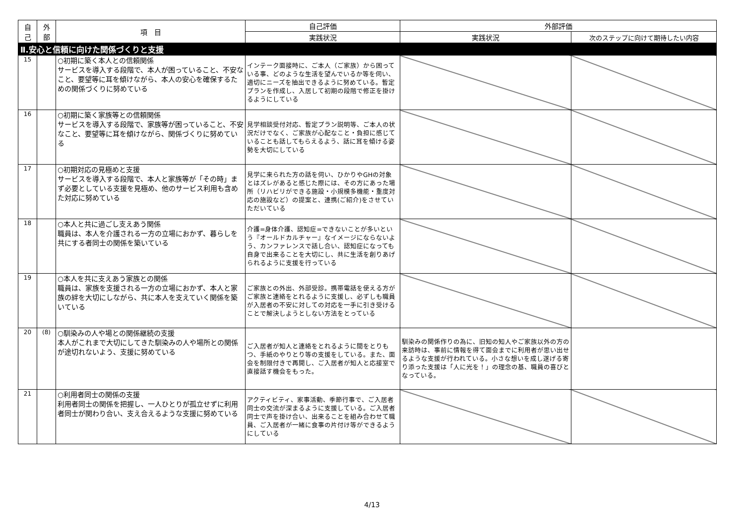| 自 己 | 外 部 | 項 目 | 自己評価 | 外部評価 | |
| --- | --- | --- | --- | --- | --- |
| | | | 実践状況 | 実践状況 | 次のステップに向けて期待したい内容 |
| Ⅱ.安心と信頼に向けた関係づくりと支援 | | | | | |
| 15 | | ○初期に築く本人との信頼関係 サービスを導入する段階で、本人が困っていること、不安なこと、要望等に耳を傾けながら、本人の安心を確保するための関係づくりに努めている | インテーク面接時に、ご本人（ご家族）から困っている事、どのような生活を望んでいるか等を伺い、適切にニーズを抽出できるように努めている。暫定プランを作成し、入居して初期の段階で修正を掛けるようにしている | | |
| 16 | | ○初期に築く家族等との信頼関係 サービスを導入する段階で、家族等が困っていること、不安なこと、要望等に耳を傾けながら、関係づくりに努めている | 見学相談受付対応、暫定プラン説明等、ご本人の状況だけでなく、ご家族が心配なこと・負担に感じていることも話してもらえるよう、話に耳を傾ける姿勢を大切にしている | | |
| 17 | | ○初期対応の見極めと支援 サービスを導入する段階で、本人と家族等が「その時」まず必要としている支援を見極め、他のサービス利用も含めた対応に努めている | 見学に来られた方の話を伺い、ひかりやGHの対象とはズレがあると感じた際には、その方にあった場所（リハビリができる施設・小規模多機能・重度対応の施設など）の提案と、連携(ご紹介)をさせていただいている | | |
| 18 | | ○本人と共に過ごし支えあう関係 職員は、本人を介護される一方の立場におかず、暮らしを共にする者同士の関係を築いている | 介護=身体介護、認知症=できないことが多いという『オールドカルチャー』なイメージにならないよう、カンファレンスで話し合い、認知症になっても自身で出来ることを大切にし、共に生活を創りあげられるように支援を行っている | | |
| 19 | | ○本人を共に支えあう家族との関係 職員は、家族を支援される一方の立場におかず、本人と家族の絆を大切にしながら、共に本人を支えていく関係を築いている | ご家族との外出、外部受診。携帯電話を使える方がご家族と連絡をとれるように支援し、必ずしも職員が入居者の不安に対しての対応を一手に引き受けることで解決しようとしない方法をとっている | | |
| 20 | (8) | ○馴染みの人や場との関係継続の支援 本人がこれまで大切にしてきた馴染みの人や場所との関係が途切れないよう、支援に努めている | ご入居者が知人と連絡をとれるように間をとりもつ、手紙のやりとり等の支援をしている。また、面会を制限付きで再開し、ご入居者が知人と応接室で直接話す機会をもった。 | 馴染みの関係作りの為に、旧知の知人やご家族以外の方の来訪時は、事前に情報を得て面会までに利用者が思い出せるような支援が行われている。小さな想いを成し遂げる寄り添った支援は「人に光を！」の理念の基、職員の喜びとなっている。 | |
| 21 | | ○利用者同士の関係の支援 利用者同士の関係を把握し、一人ひとりが孤立せずに利用者同士が関わり合い、支え合えるような支援に努めている | アクティビティ、家事活動、季節行事で、ご入居者同士の交流が深まるように支援している。ご入居者同士で声を掛け合い、出来ることを組み合わせて職員、ご入居者が一緒に食事の片付け等ができるようにしている | | |
4/13